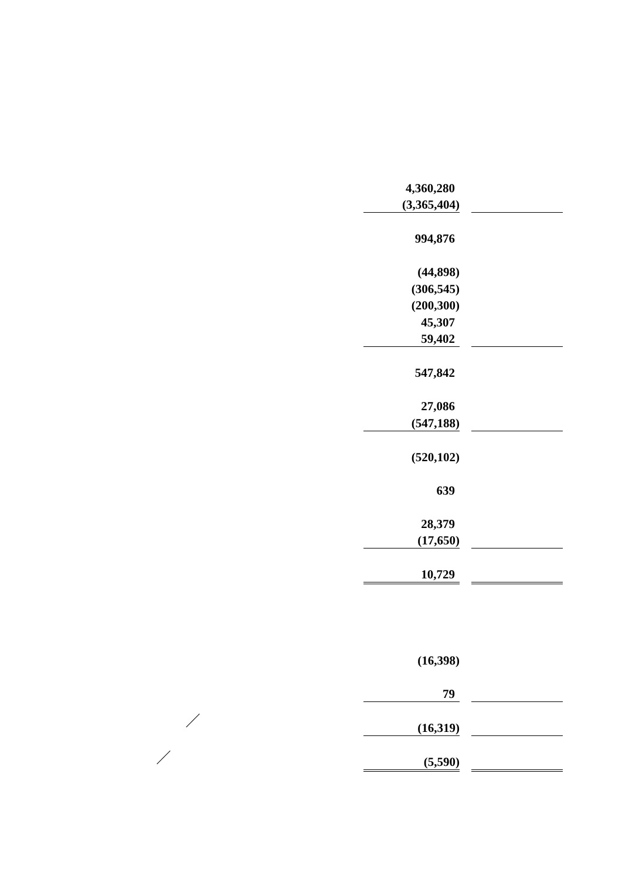| 4,360,280 | | |
| (3,365,404) | | |
| 994,876 | | |
| (44,898) | | |
| (306,545) | | |
| (200,300) | | |
| 45,307 | | |
| 59,402 | | |
| 547,842 | | |
| 27,086 | | |
| (547,188) | | |
| (520,102) | | |
| 639 | | |
| 28,379 | | |
| (17,650) | | |
| 10,729 | | |
| (16,398) | | |
| 79 | | |
| (16,319) | | |
| (5,590) | | |